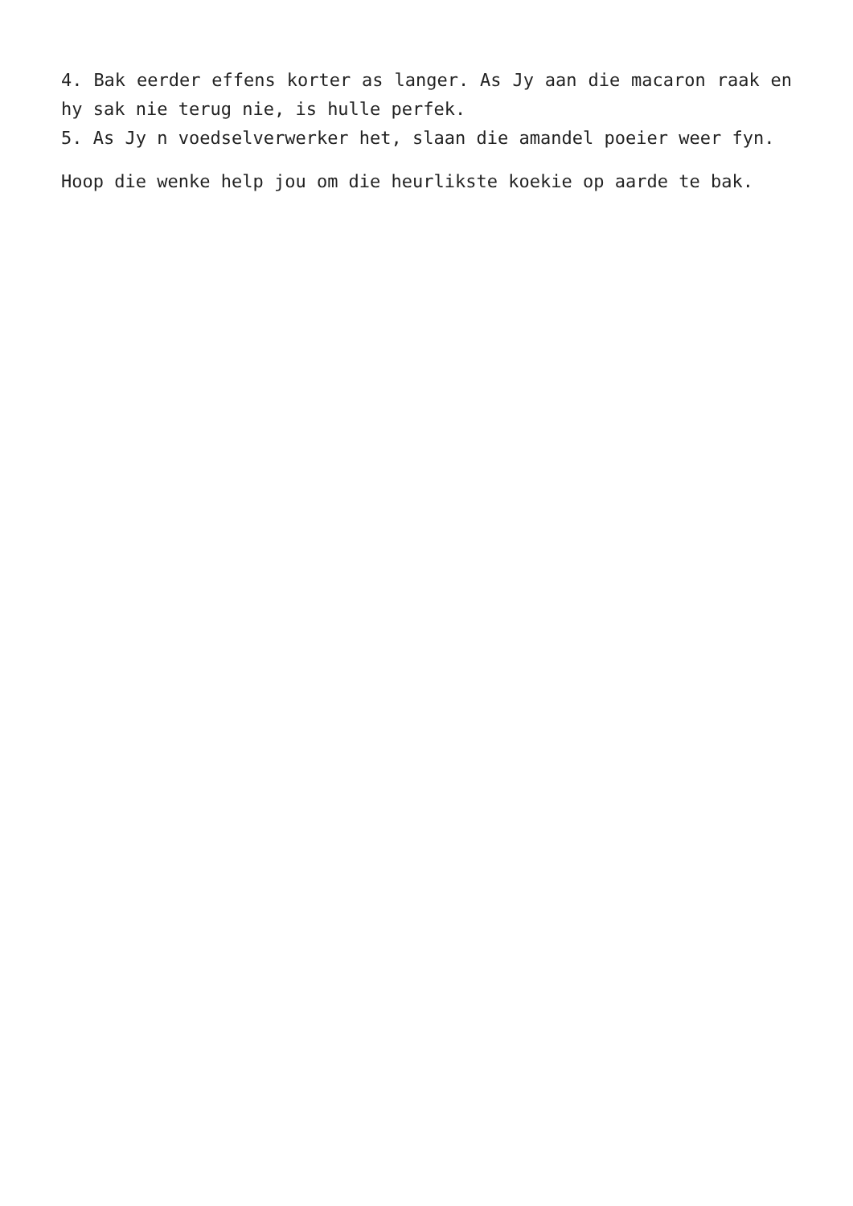4. Bak eerder effens korter as langer. As Jy aan die macaron raak en hy sak nie terug nie, is hulle perfek.
5. As Jy n voedselverwerker het, slaan die amandel poeier weer fyn.
Hoop die wenke help jou om die heurlikste koekie op aarde te bak.